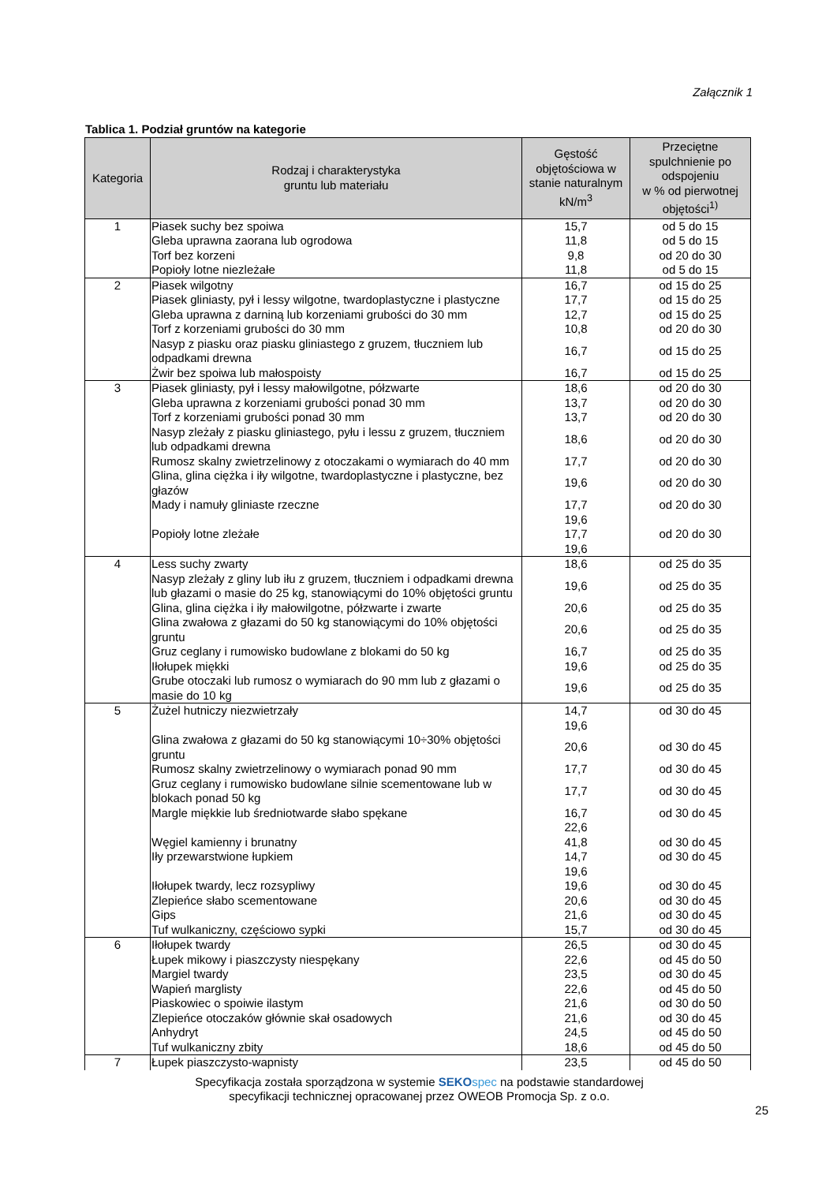Załącznik 1
Tablica 1. Podział gruntów na kategorie
| Kategoria | Rodzaj i charakterystyka gruntu lub materiału | Gęstość objętościowa w stanie naturalnym kN/m<sup>3</sup> | Przeciętne spulchnienie po odspojeniu w % od pierwotnej objętości<sup>1)</sup> |
| --- | --- | --- | --- |
| 1 | Piasek suchy bez spoiwa | 15,7 | od 5 do 15 |
| | Gleba uprawna zaorana lub ogrodowa | 11,8 | od 5 do 15 |
| | Torf bez korzeni | 9,8 | od 20 do 30 |
| | Popioły lotne niezleżałe | 11,8 | od 5 do 15 |
| 2 | Piasek wilgotny | 16,7 | od 15 do 25 |
| | Piasek gliniasty, pył i lessy wilgotne, twardoplastyczne i plastyczne | 17,7 | od 15 do 25 |
| | Gleba uprawna z darniną lub korzeniami grubości do 30 mm | 12,7 | od 15 do 25 |
| | Torf z korzeniami grubości do 30 mm | 10,8 | od 20 do 30 |
| | Nasyp z piasku oraz piasku gliniastego z gruzem, tłuczniem lub odpadkami drewna | 16,7 | od 15 do 25 |
| | Żwir bez spoiwa lub małospoisty | 16,7 | od 15 do 25 |
| 3 | Piasek gliniasty, pył i lessy małowilgotne, półzwarte | 18,6 | od 20 do 30 |
| | Gleba uprawna z korzeniami grubości ponad 30 mm | 13,7 | od 20 do 30 |
| | Torf z korzeniami grubości ponad 30 mm | 13,7 | od 20 do 30 |
| | Nasyp zleżały z piasku gliniastego, pyłu i lessu z gruzem, tłuczniem lub odpadkami drewna | 18,6 | od 20 do 30 |
| | Rumosz skalny zwietrzelinowy z otoczakami o wymiarach do 40 mm | 17,7 | od 20 do 30 |
| | Glina, glina ciężka i iły wilgotne, twardoplastyczne i plastyczne, bez głazów | 19,6 | od 20 do 30 |
| | Mady i namuły gliniaste rzeczne | 17,7 19,6 | od 20 do 30 |
| | Popioły lotne zleżałe | 17,7 19,6 | od 20 do 30 |
| 4 | Less suchy zwarty | 18,6 | od 25 do 35 |
| | Nasyp zleżały z gliny lub iłu z gruzem, tłuczniem i odpadkami drewna lub głazami o masie do 25 kg, stanowiącymi do 10% objętości gruntu | 19,6 | od 25 do 35 |
| | Glina, glina ciężka i iły małowilgotne, półzwarte i zwarte | 20,6 | od 25 do 35 |
| | Glina zwałowa z głazami do 50 kg stanowiącymi do 10% objętości gruntu | 20,6 | od 25 do 35 |
| | Gruz ceglany i rumowisko budowlane z blokami do 50 kg | 16,7 | od 25 do 35 |
| | Iłołupek miękki | 19,6 | od 25 do 35 |
| | Grube otoczaki lub rumosz o wymiarach do 90 mm lub z głazami o masie do 10 kg | 19,6 | od 25 do 35 |
| 5 | Żużel hutniczy niezwietrzały | 14,7 19,6 | od 30 do 45 |
| | Glina zwałowa z głazami do 50 kg stanowiącymi 10÷30% objętości gruntu | 20,6 | od 30 do 45 |
| | Rumosz skalny zwietrzelinowy o wymiarach ponad 90 mm | 17,7 | od 30 do 45 |
| | Gruz ceglany i rumowisko budowlane silnie scementowane lub w blokach ponad 50 kg | 17,7 | od 30 do 45 |
| | Margle miękkie lub średniotwarde słabo spękane | 16,7 22,6 | od 30 do 45 |
| | Węgiel kamienny i brunatny | 41,8 | od 30 do 45 |
| | Iły przewarstwione łupkiem | 14,7 19,6 | od 30 do 45 |
| | Iłołupek twardy, lecz rozsypliwy | 19,6 | od 30 do 45 |
| | Zlepieńce słabo scementowane | 20,6 | od 30 do 45 |
| | Gips | 21,6 | od 30 do 45 |
| | Tuf wulkaniczny, częściowo sypki | 15,7 | od 30 do 45 |
| 6 | Iłołupek twardy | 26,5 | od 30 do 45 |
| | Łupek mikowy i piaszczysty niespękany | 22,6 | od 45 do 50 |
| | Margiel twardy | 23,5 | od 30 do 45 |
| | Wapień marglisty | 22,6 | od 45 do 50 |
| | Piaskowiec o spoiwie ilastym | 21,6 | od 30 do 50 |
| | Zlepieńce otoczaków głównie skał osadowych | 21,6 | od 30 do 45 |
| | Anhydryt | 24,5 | od 45 do 50 |
| | Tuf wulkaniczny zbity | 18,6 | od 45 do 50 |
| 7 | Łupek piaszczysto-wapnisty | 23,5 | od 45 do 50 |
Specyfikacja została sporządzona w systemie SEKO spec na podstawie standardowej
specyfikacji technicznej opracowanej przez OWEOB Promocja Sp. z o.o.
25